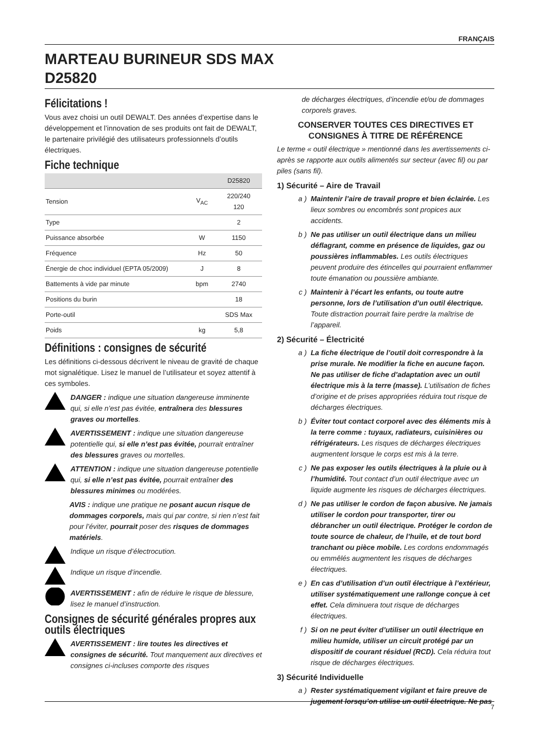FRANÇAIS
MARTEAU BURINEUR SDS MAX
D25820
Félicitations !
Vous avez choisi un outil DEWALT. Des années d’expertise dans le développement et l’innovation de ses produits ont fait de DEWALT, le partenaire privilégié des utilisateurs professionnels d’outils électriques.
Fiche technique
| | | D25820 |
| --- | --- | --- |
| Tension | V<sub>AC</sub> | 220/240 120 |
| Type | | 2 |
| Puissance absorbée | W | 1150 |
| Fréquence | Hz | 50 |
| Énergie de choc individuel (EPTA 05/2009) | J | 8 |
| Battements à vide par minute | bpm | 2740 |
| Positions du burin | | 18 |
| Porte-outil | | SDS Max |
| Poids | kg | 5,8 |
Définitions : consignes de sécurité
Les définitions ci-dessous décrivent le niveau de gravité de chaque mot signalétique. Lisez le manuel de l’utilisateur et soyez attentif à ces symboles.
DANGER : indique une situation dangereuse imminente qui, si elle n’est pas évitée, entraînera des blessures graves ou mortelles.
AVERTISSEMENT : indique une situation dangereuse potentielle qui, si elle n’est pas évitée, pourrait entraîner des blessures graves ou mortelles.
ATTENTION : indique une situation dangereuse potentielle qui, si elle n’est pas évitée, pourrait entraîner des blessures minimes ou modérées.
AVIS : indique une pratique ne posant aucun risque de dommages corporels, mais qui par contre, si rien n’est fait pour l’éviter, pourrait poser des risques de dommages matériels.
Indique un risque d’électrocution.
Indique un risque d’incendie.
AVERTISSEMENT : afin de réduire le risque de blessure, lisez le manuel d’instruction.
Consignes de sécurité générales propres aux outils électriques
AVERTISSEMENT : lire toutes les directives et consignes de sécurité. Tout manquement aux directives et consignes ci-incluses comporte des risques
de décharges électriques, d’incendie et/ou de dommages corporels graves.
CONSERVER TOUTES CES DIRECTIVES ET CONSIGNES À TITRE DE RÉFÉRENCE
Le terme « outil électrique » mentionné dans les avertissements ci-après se rapporte aux outils alimentés sur secteur (avec fil) ou par piles (sans fil).
1) Sécurité – Aire de Travail
a ) Maintenir l’aire de travail propre et bien éclairée. Les lieux sombres ou encombrés sont propices aux accidents.
b ) Ne pas utiliser un outil électrique dans un milieu déflagrant, comme en présence de liquides, gaz ou poussières inflammables. Les outils électriques peuvent produire des étincelles qui pourraient enflammer toute émanation ou poussière ambiante.
c ) Maintenir à l’écart les enfants, ou toute autre personne, lors de l’utilisation d’un outil électrique. Toute distraction pourrait faire perdre la maîtrise de l’appareil.
2) Sécurité – Électricité
a ) La fiche électrique de l’outil doit correspondre à la prise murale. Ne modifier la fiche en aucune façon. Ne pas utiliser de fiche d’adaptation avec un outil électrique mis à la terre (masse). L’utilisation de fiches d’origine et de prises appropriées réduira tout risque de décharges électriques.
b ) Éviter tout contact corporel avec des éléments mis à la terre comme : tuyaux, radiateurs, cuisinières ou réfrigérateurs. Les risques de décharges électriques augmentent lorsque le corps est mis à la terre.
c ) Ne pas exposer les outils électriques à la pluie ou à l’humidité. Tout contact d’un outil électrique avec un liquide augmente les risques de décharges électriques.
d ) Ne pas utiliser le cordon de façon abusive. Ne jamais utiliser le cordon pour transporter, tirer ou débrancher un outil électrique. Protéger le cordon de toute source de chaleur, de l’huile, et de tout bord tranchant ou pièce mobile. Les cordons endommagés ou emmêlés augmentent les risques de décharges électriques.
e ) En cas d’utilisation d’un outil électrique à l’extérieur, utiliser systématiquement une rallonge conçue à cet effet. Cela diminuera tout risque de décharges électriques.
f ) Si on ne peut éviter d’utiliser un outil électrique en milieu humide, utiliser un circuit protégé par un dispositif de courant résiduel (RCD). Cela réduira tout risque de décharges électriques.
3) Sécurité Individuelle
a ) Rester systématiquement vigilant et faire preuve de jugement lorsqu’on utilise un outil électrique. Ne pas
7